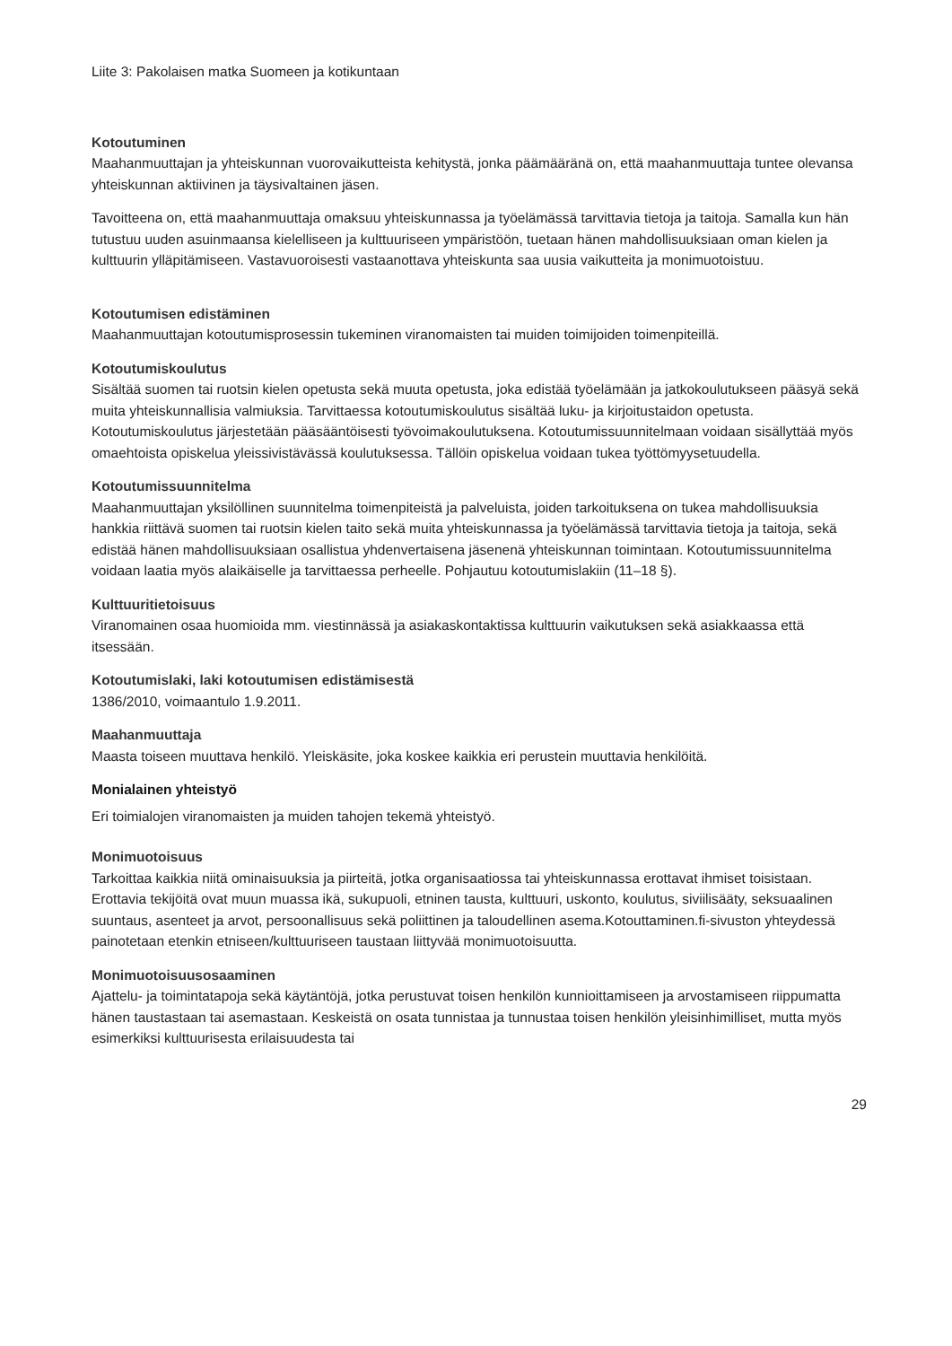Liite 3: Pakolaisen matka Suomeen ja kotikuntaan
Kotoutuminen
Maahanmuuttajan ja yhteiskunnan vuorovaikutteista kehitystä, jonka päämääränä on, että maahanmuuttaja tuntee olevansa yhteiskunnan aktiivinen ja täysivaltainen jäsen.
Tavoitteena on, että maahanmuuttaja omaksuu yhteiskunnassa ja työelämässä tarvittavia tietoja ja taitoja. Samalla kun hän tutustuu uuden asuinmaansa kielelliseen ja kulttuuriseen ympäristöön, tuetaan hänen mahdollisuuksiaan oman kielen ja kulttuurin ylläpitämiseen. Vastavuoroisesti vastaanottava yhteiskunta saa uusia vaikutteita ja monimuotoistuu.
Kotoutumisen edistäminen
Maahanmuuttajan kotoutumisprosessin tukeminen viranomaisten tai muiden toimijoiden toimenpiteillä.
Kotoutumiskoulutus
Sisältää suomen tai ruotsin kielen opetusta sekä muuta opetusta, joka edistää työelämään ja jatkokoulutukseen pääsyä sekä muita yhteiskunnallisia valmiuksia. Tarvittaessa kotoutumiskoulutus sisältää luku- ja kirjoitustaidon opetusta. Kotoutumiskoulutus järjestetään pääsääntöisesti työvoimakoulutuksena. Kotoutumissuunnitelmaan voidaan sisällyttää myös omaehtoista opiskelua yleissivistävässä koulutuksessa. Tällöin opiskelua voidaan tukea työttömyysetuudella.
Kotoutumissuunnitelma
Maahanmuuttajan yksilöllinen suunnitelma toimenpiteistä ja palveluista, joiden tarkoituksena on tukea mahdollisuuksia hankkia riittävä suomen tai ruotsin kielen taito sekä muita yhteiskunnassa ja työelämässä tarvittavia tietoja ja taitoja, sekä edistää hänen mahdollisuuksiaan osallistua yhdenvertaisena jäsenenä yhteiskunnan toimintaan. Kotoutumissuunnitelma voidaan laatia myös alaikäiselle ja tarvittaessa perheelle. Pohjautuu kotoutumislakiin (11–18 §).
Kulttuuritietoisuus
Viranomainen osaa huomioida mm. viestinnässä ja asiakaskontaktissa kulttuurin vaikutuksen sekä asiakkaassa että itsessään.
Kotoutumislaki, laki kotoutumisen edistämisestä
1386/2010, voimaantulo 1.9.2011.
Maahanmuuttaja
Maasta toiseen muuttava henkilö. Yleiskäsite, joka koskee kaikkia eri perustein muuttavia henkilöitä.
Monialainen yhteistyö
Eri toimialojen viranomaisten ja muiden tahojen tekemä yhteistyö.
Monimuotoisuus
Tarkoittaa kaikkia niitä ominaisuuksia ja piirteitä, jotka organisaatiossa tai yhteiskunnassa erottavat ihmiset toisistaan. Erottavia tekijöitä ovat muun muassa ikä, sukupuoli, etninen tausta, kulttuuri, uskonto, koulutus, siviilisääty, seksuaalinen suuntaus, asenteet ja arvot, persoonallisuus sekä poliittinen ja taloudellinen asema.Kotouttaminen.fi-sivuston yhteydessä painotetaan etenkin etniseen/kulttuuriseen taustaan liittyvää monimuotoisuutta.
Monimuotoisuusosaaminen
Ajattelu- ja toimintatapoja sekä käytäntöjä, jotka perustuvat toisen henkilön kunnioittamiseen ja arvostamiseen riippumatta hänen taustastaan tai asemastaan. Keskeistä on osata tunnistaa ja tunnustaa toisen henkilön yleisinhimilliset, mutta myös esimerkiksi kulttuurisesta erilaisuudesta tai
29